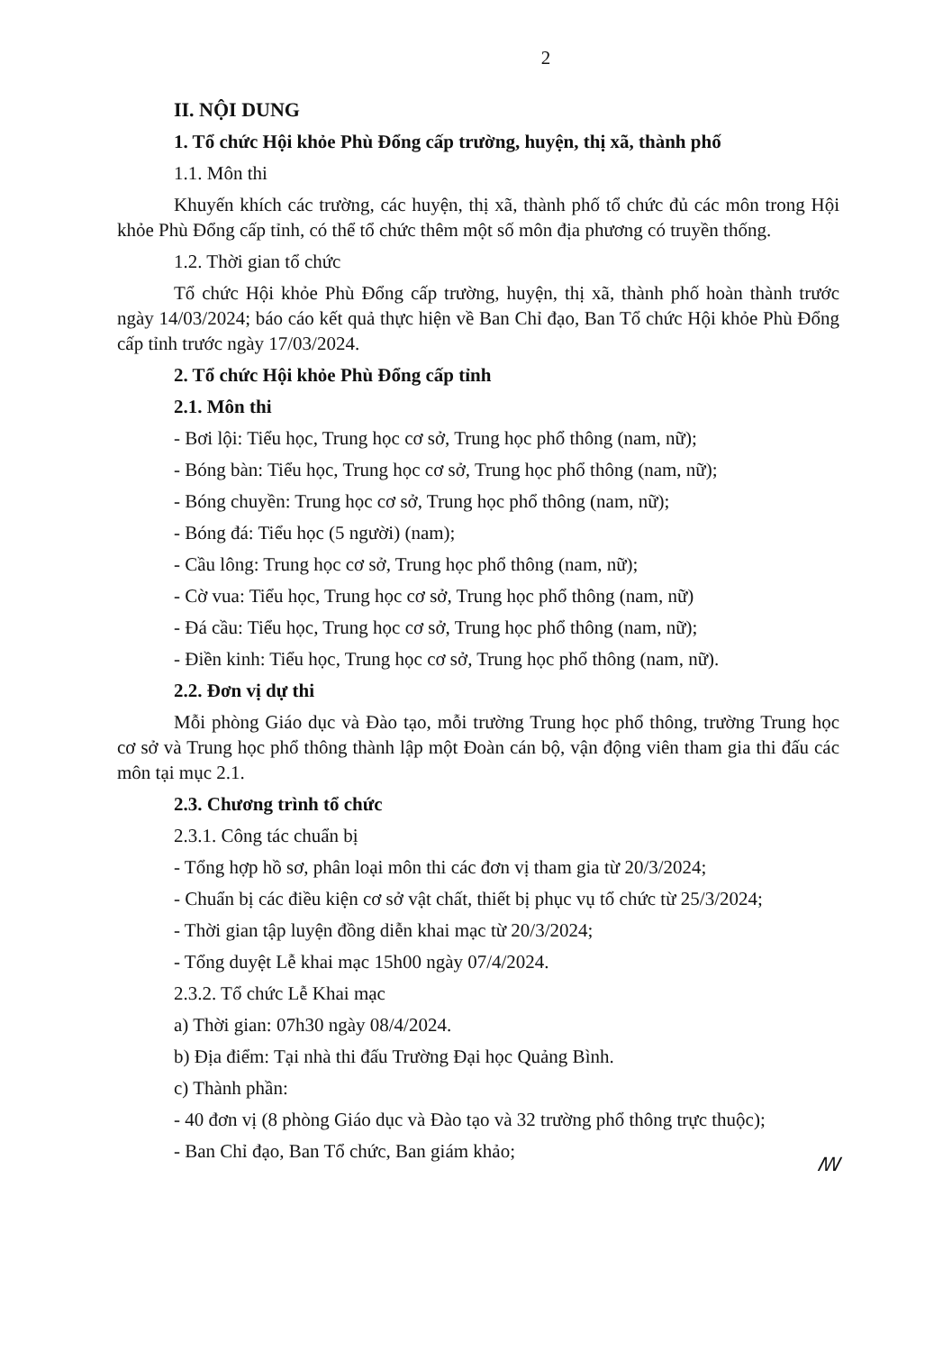2
II. NỘI DUNG
1. Tổ chức Hội khỏe Phù Đổng cấp trường, huyện, thị xã, thành phố
1.1. Môn thi
Khuyến khích các trường, các huyện, thị xã, thành phố tổ chức đủ các môn trong Hội khỏe Phù Đổng cấp tỉnh, có thể tổ chức thêm một số môn địa phương có truyền thống.
1.2. Thời gian tổ chức
Tổ chức Hội khỏe Phù Đổng cấp trường, huyện, thị xã, thành phố hoàn thành trước ngày 14/03/2024; báo cáo kết quả thực hiện về Ban Chỉ đạo, Ban Tổ chức Hội khỏe Phù Đổng cấp tỉnh trước ngày 17/03/2024.
2. Tổ chức Hội khỏe Phù Đổng cấp tỉnh
2.1. Môn thi
- Bơi lội: Tiểu học, Trung học cơ sở, Trung học phổ thông (nam, nữ);
- Bóng bàn: Tiểu học, Trung học cơ sở, Trung học phổ thông (nam, nữ);
- Bóng chuyền: Trung học cơ sở, Trung học phổ thông (nam, nữ);
- Bóng đá: Tiểu học (5 người) (nam);
- Cầu lông: Trung học cơ sở, Trung học phổ thông (nam, nữ);
- Cờ vua: Tiểu học, Trung học cơ sở, Trung học phổ thông (nam, nữ)
- Đá cầu: Tiểu học, Trung học cơ sở, Trung học phổ thông (nam, nữ);
- Điền kinh: Tiểu học, Trung học cơ sở, Trung học phổ thông (nam, nữ).
2.2. Đơn vị dự thi
Mỗi phòng Giáo dục và Đào tạo, mỗi trường Trung học phổ thông, trường Trung học cơ sở và Trung học phổ thông thành lập một Đoàn cán bộ, vận động viên tham gia thi đấu các môn tại mục 2.1.
2.3. Chương trình tổ chức
2.3.1. Công tác chuẩn bị
- Tổng hợp hồ sơ, phân loại môn thi các đơn vị tham gia từ 20/3/2024;
- Chuẩn bị các điều kiện cơ sở vật chất, thiết bị phục vụ tổ chức từ 25/3/2024;
- Thời gian tập luyện đồng diễn khai mạc từ 20/3/2024;
- Tổng duyệt Lễ khai mạc 15h00 ngày 07/4/2024.
2.3.2. Tổ chức Lễ Khai mạc
a) Thời gian: 07h30 ngày 08/4/2024.
b) Địa điểm: Tại nhà thi đấu Trường Đại học Quảng Bình.
c) Thành phần:
- 40 đơn vị (8 phòng Giáo dục và Đào tạo và 32 trường phổ thông trực thuộc);
- Ban Chỉ đạo, Ban Tổ chức, Ban giám khảo;
ꟿ